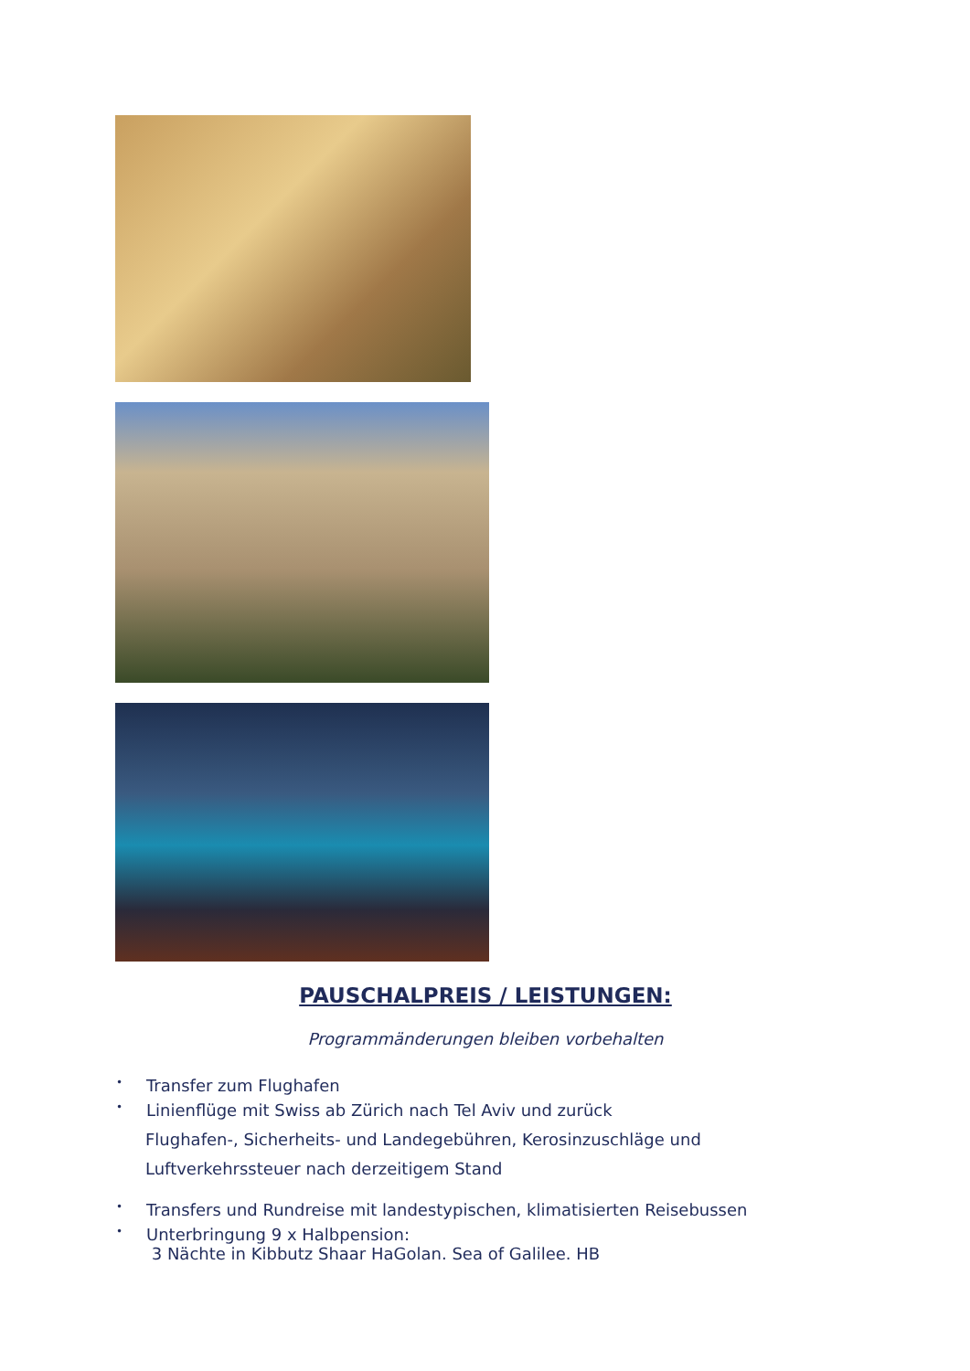PAUSCHALPREIS / LEISTUNGEN:
Programmänderungen bleiben vorbehalten
• Transfer zum Flughafen
• Linienflüge mit Swiss ab Zürich nach Tel Aviv und zurück
Flughafen-, Sicherheits- und Landegebühren, Kerosinzuschläge und
Luftverkehrssteuer nach derzeitigem Stand
• Transfers und Rundreise mit landestypischen, klimatisierten Reisebussen
• Unterbringung 9 x Halbpension:
3 Nächte in Kibbutz Shaar HaGolan. Sea of Galilee. HB